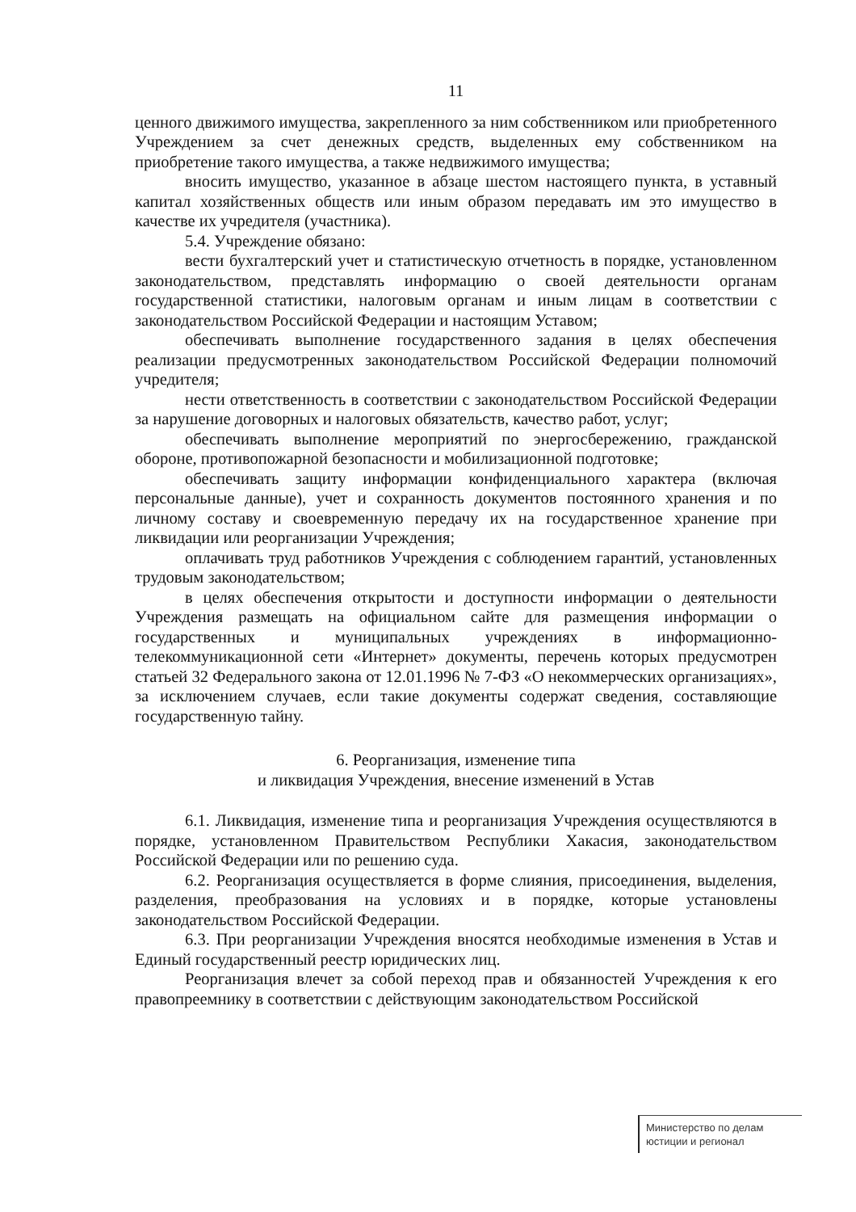11
ценного движимого имущества, закрепленного за ним собственником или приобретенного Учреждением за счет денежных средств, выделенных ему собственником на приобретение такого имущества, а также недвижимого имущества;
вносить имущество, указанное в абзаце шестом настоящего пункта, в уставный капитал хозяйственных обществ или иным образом передавать им это имущество в качестве их учредителя (участника).
5.4. Учреждение обязано:
вести бухгалтерский учет и статистическую отчетность в порядке, установленном законодательством, представлять информацию о своей деятельности органам государственной статистики, налоговым органам и иным лицам в соответствии с законодательством Российской Федерации и настоящим Уставом;
обеспечивать выполнение государственного задания в целях обеспечения реализации предусмотренных законодательством Российской Федерации полномочий учредителя;
нести ответственность в соответствии с законодательством Российской Федерации за нарушение договорных и налоговых обязательств, качество работ, услуг;
обеспечивать выполнение мероприятий по энергосбережению, гражданской обороне, противопожарной безопасности и мобилизационной подготовке;
обеспечивать защиту информации конфиденциального характера (включая персональные данные), учет и сохранность документов постоянного хранения и по личному составу и своевременную передачу их на государственное хранение при ликвидации или реорганизации Учреждения;
оплачивать труд работников Учреждения с соблюдением гарантий, установленных трудовым законодательством;
в целях обеспечения открытости и доступности информации о деятельности Учреждения размещать на официальном сайте для размещения информации о государственных и муниципальных учреждениях в информационно-телекоммуникационной сети «Интернет» документы, перечень которых предусмотрен статьей 32 Федерального закона от 12.01.1996 № 7-ФЗ «О некоммерческих организациях», за исключением случаев, если такие документы содержат сведения, составляющие государственную тайну.
6. Реорганизация, изменение типа
и ликвидация Учреждения, внесение изменений в Устав
6.1. Ликвидация, изменение типа и реорганизация Учреждения осуществляются в порядке, установленном Правительством Республики Хакасия, законодательством Российской Федерации или по решению суда.
6.2. Реорганизация осуществляется в форме слияния, присоединения, выделения, разделения, преобразования на условиях и в порядке, которые установлены законодательством Российской Федерации.
6.3. При реорганизации Учреждения вносятся необходимые изменения в Устав и Единый государственный реестр юридических лиц.
Реорганизация влечет за собой переход прав и обязанностей Учреждения к его правопреемнику в соответствии с действующим законодательством Российской
Министерство по делам
юстиции и регионал